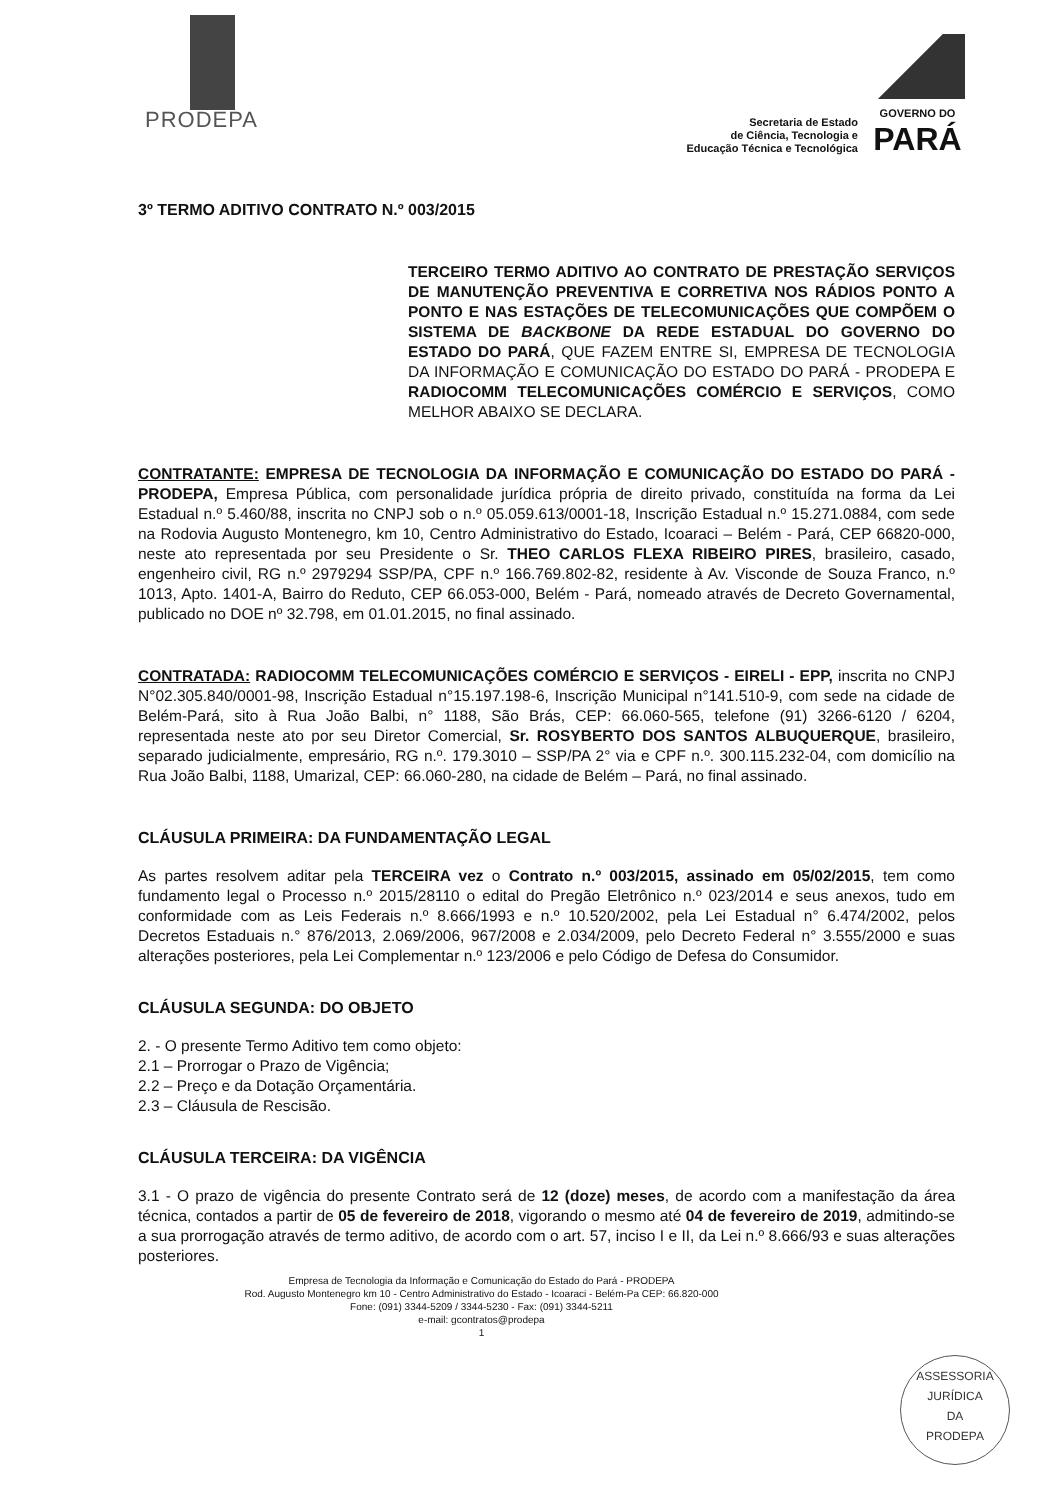PRODEPA
Secretaria de Estado
de Ciência, Tecnologia e
Educação Técnica e Tecnológica
GOVERNO DO
PARÁ
3º TERMO ADITIVO CONTRATO N.º 003/2015
TERCEIRO TERMO ADITIVO AO CONTRATO DE PRESTAÇÃO SERVIÇOS DE MANUTENÇÃO PREVENTIVA E CORRETIVA NOS RÁDIOS PONTO A PONTO E NAS ESTAÇÕES DE TELECOMUNICAÇÕES QUE COMPÕEM O SISTEMA DE BACKBONE DA REDE ESTADUAL DO GOVERNO DO ESTADO DO PARÁ, QUE FAZEM ENTRE SI, EMPRESA DE TECNOLOGIA DA INFORMAÇÃO E COMUNICAÇÃO DO ESTADO DO PARÁ - PRODEPA E RADIOCOMM TELECOMUNICAÇÕES COMÉRCIO E SERVIÇOS, COMO MELHOR ABAIXO SE DECLARA.
CONTRATANTE: EMPRESA DE TECNOLOGIA DA INFORMAÇÃO E COMUNICAÇÃO DO ESTADO DO PARÁ - PRODEPA, Empresa Pública, com personalidade jurídica própria de direito privado, constituída na forma da Lei Estadual n.º 5.460/88, inscrita no CNPJ sob o n.º 05.059.613/0001-18, Inscrição Estadual n.º 15.271.0884, com sede na Rodovia Augusto Montenegro, km 10, Centro Administrativo do Estado, Icoaraci – Belém - Pará, CEP 66820-000, neste ato representada por seu Presidente o Sr. THEO CARLOS FLEXA RIBEIRO PIRES, brasileiro, casado, engenheiro civil, RG n.º 2979294 SSP/PA, CPF n.º 166.769.802-82, residente à Av. Visconde de Souza Franco, n.º 1013, Apto. 1401-A, Bairro do Reduto, CEP 66.053-000, Belém - Pará, nomeado através de Decreto Governamental, publicado no DOE nº 32.798, em 01.01.2015, no final assinado.
CONTRATADA: RADIOCOMM TELECOMUNICAÇÕES COMÉRCIO E SERVIÇOS - EIRELI - EPP, inscrita no CNPJ N°02.305.840/0001-98, Inscrição Estadual n°15.197.198-6, Inscrição Municipal n°141.510-9, com sede na cidade de Belém-Pará, sito à Rua João Balbi, n° 1188, São Brás, CEP: 66.060-565, telefone (91) 3266-6120 / 6204, representada neste ato por seu Diretor Comercial, Sr. ROSYBERTO DOS SANTOS ALBUQUERQUE, brasileiro, separado judicialmente, empresário, RG n.º. 179.3010 – SSP/PA 2° via e CPF n.º. 300.115.232-04, com domicílio na Rua João Balbi, 1188, Umarizal, CEP: 66.060-280, na cidade de Belém – Pará, no final assinado.
CLÁUSULA PRIMEIRA: DA FUNDAMENTAÇÃO LEGAL
As partes resolvem aditar pela TERCEIRA vez o Contrato n.º 003/2015, assinado em 05/02/2015, tem como fundamento legal o Processo n.º 2015/28110 o edital do Pregão Eletrônico n.º 023/2014 e seus anexos, tudo em conformidade com as Leis Federais n.º 8.666/1993 e n.º 10.520/2002, pela Lei Estadual n° 6.474/2002, pelos Decretos Estaduais n.° 876/2013, 2.069/2006, 967/2008 e 2.034/2009, pelo Decreto Federal n° 3.555/2000 e suas alterações posteriores, pela Lei Complementar n.º 123/2006 e pelo Código de Defesa do Consumidor.
CLÁUSULA SEGUNDA: DO OBJETO
2. - O presente Termo Aditivo tem como objeto:
2.1 – Prorrogar o Prazo de Vigência;
2.2 – Preço e da Dotação Orçamentária.
2.3 – Cláusula de Rescisão.
CLÁUSULA TERCEIRA: DA VIGÊNCIA
3.1 - O prazo de vigência do presente Contrato será de 12 (doze) meses, de acordo com a manifestação da área técnica, contados a partir de 05 de fevereiro de 2018, vigorando o mesmo até 04 de fevereiro de 2019, admitindo-se a sua prorrogação através de termo aditivo, de acordo com o art. 57, inciso I e II, da Lei n.º 8.666/93 e suas alterações posteriores.
Empresa de Tecnologia da Informação e Comunicação do Estado do Pará - PRODEPA
Rod. Augusto Montenegro km 10 - Centro Administrativo do Estado - Icoaraci - Belém-Pa CEP: 66.820-000
Fone: (091) 3344-5209 / 3344-5230 - Fax: (091) 3344-5211
e-mail: gcontratos@prodepa
1
ASSESSORIA
JURÍDICA
DA
PRODEPA